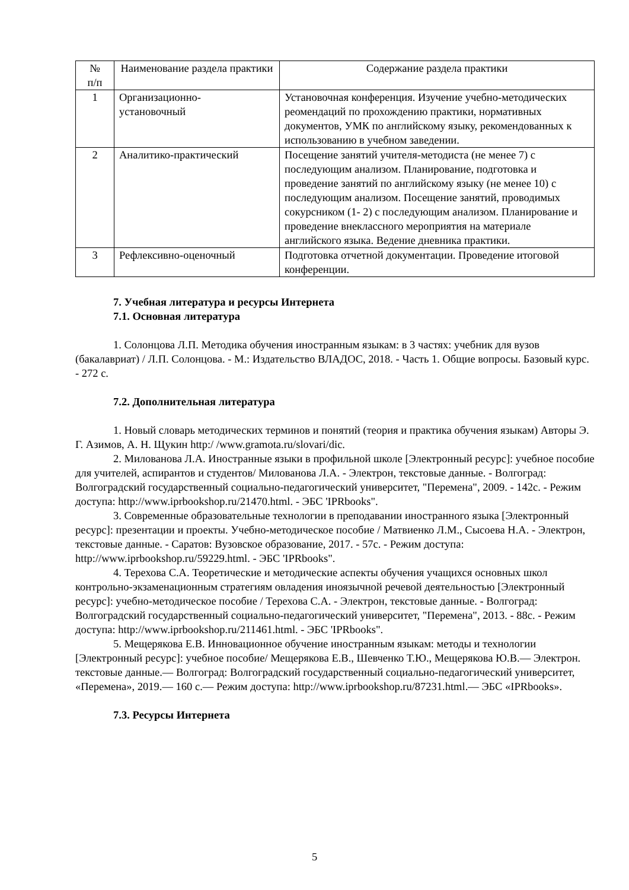| № п/п | Наименование раздела практики | Содержание раздела практики |
| --- | --- | --- |
| 1 | Организационно- установочный | Установочная конференция. Изучение учебно-методических реомендаций по прохождению практики, нормативных документов, УМК по английскому языку, рекомендованных к использованию в учебном заведении. |
| 2 | Аналитико-практический | Посещение занятий учителя-методиста (не менее 7) с последующим анализом. Планирование, подготовка и проведение занятий по английскому языку (не менее 10) с последующим анализом. Посещение занятий, проводимых сокурсником (1- 2) с последующим анализом. Планирование и проведение внеклассного мероприятия на материале английского языка. Ведение дневника практики. |
| 3 | Рефлексивно-оценочный | Подготовка отчетной документации. Проведение итоговой конференции. |
7. Учебная литература и ресурсы Интернета
7.1. Основная литература
1. Солонцова Л.П. Методика обучения иностранным языкам: в 3 частях: учебник для вузов (бакалавриат) / Л.П. Солонцова. - М.: Издательство ВЛАДОС, 2018. - Часть 1. Общие вопросы. Базовый курс. - 272 с.
7.2. Дополнительная литература
1. Новый словарь методических терминов и понятий (теория и практика обучения языкам) Авторы Э. Г. Азимов, А. Н. Щукин http:/ /www.gramota.ru/slovari/dic.
2. Милованова Л.А. Иностранные языки в профильной школе [Электронный ресурс]: учебное пособие для учителей, аспирантов и студентов/ Милованова Л.А. - Электрон, текстовые данные. - Волгоград: Волгоградский государственный социально-педагогический университет, "Перемена", 2009. - 142с. - Режим доступа: http://www.iprbookshop.ru/21470.html. - ЭБС 'IPRbooks".
3. Современные образовательные технологии в преподавании иностранного языка [Электронный ресурс]: презентации и проекты. Учебно-методическое пособие / Матвиенко Л.М., Сысоева Н.А. - Электрон, текстовые данные. - Саратов: Вузовское образование, 2017. - 57с. - Режим доступа: http://www.iprbookshop.ru/59229.html. - ЭБС 'IPRbooks".
4. Терехова С.А. Теоретические и методические аспекты обучения учащихся основных школ контрольно-экзаменационным стратегиям овладения иноязычной речевой деятельностью [Электронный ресурс]: учебно-методическое пособие / Терехова С.А. - Электрон, текстовые данные. - Волгоград: Волгоградский государственный социально-педагогический университет, "Перемена", 2013. - 88с. - Режим доступа: http://www.iprbookshop.ru/211461.html. - ЭБС 'IPRbooks".
5. Мещерякова Е.В. Инновационное обучение иностранным языкам: методы и технологии [Электронный ресурс]: учебное пособие/ Мещерякова Е.В., Шевченко Т.Ю., Мещерякова Ю.В.— Электрон. текстовые данные.— Волгоград: Волгоградский государственный социально-педагогический университет, «Перемена», 2019.— 160 с.— Режим доступа: http://www.iprbookshop.ru/87231.html.— ЭБС «IPRbooks».
7.3. Ресурсы Интернета
5